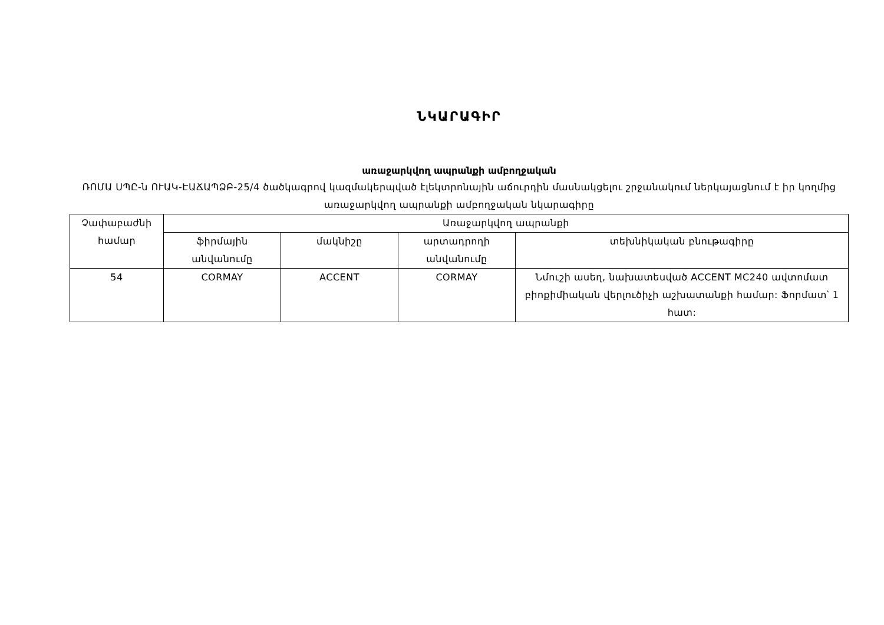ՆԿԱՐԱԳԻՐ
առաջարկվող ապրանքի ամբողջական
ՌՈՄԱ ՍՊԸ-ն ՈՒԱԿ-ԷԱՃԱՊՁԲ-25/4 ծածկագրով կազմակերպված էլեկտրոնային աճուրդին մասնակցելու շրջանակում ներկայացնում է իր կողմից առաջարկվող ապրանքի ամբողջական նկարագիրը
| Չափաբաժնի համար | Առաջարկվող ապրանքի | | | |
| --- | --- | --- | --- | --- |
| | ֆիրմային անվանումը | մակնիշը | արտադրողի անվանումը | տեխնիկական բնութագիրը |
| 54 | CORMAY | ACCENT | CORMAY | Նմուշի ասեղ, նախատեսված ACCENT MC240 ավտոմատ բիոքիմիական վերլուծիչի աշխատանքի համար: Ֆորմատ՝ 1 հատ: |